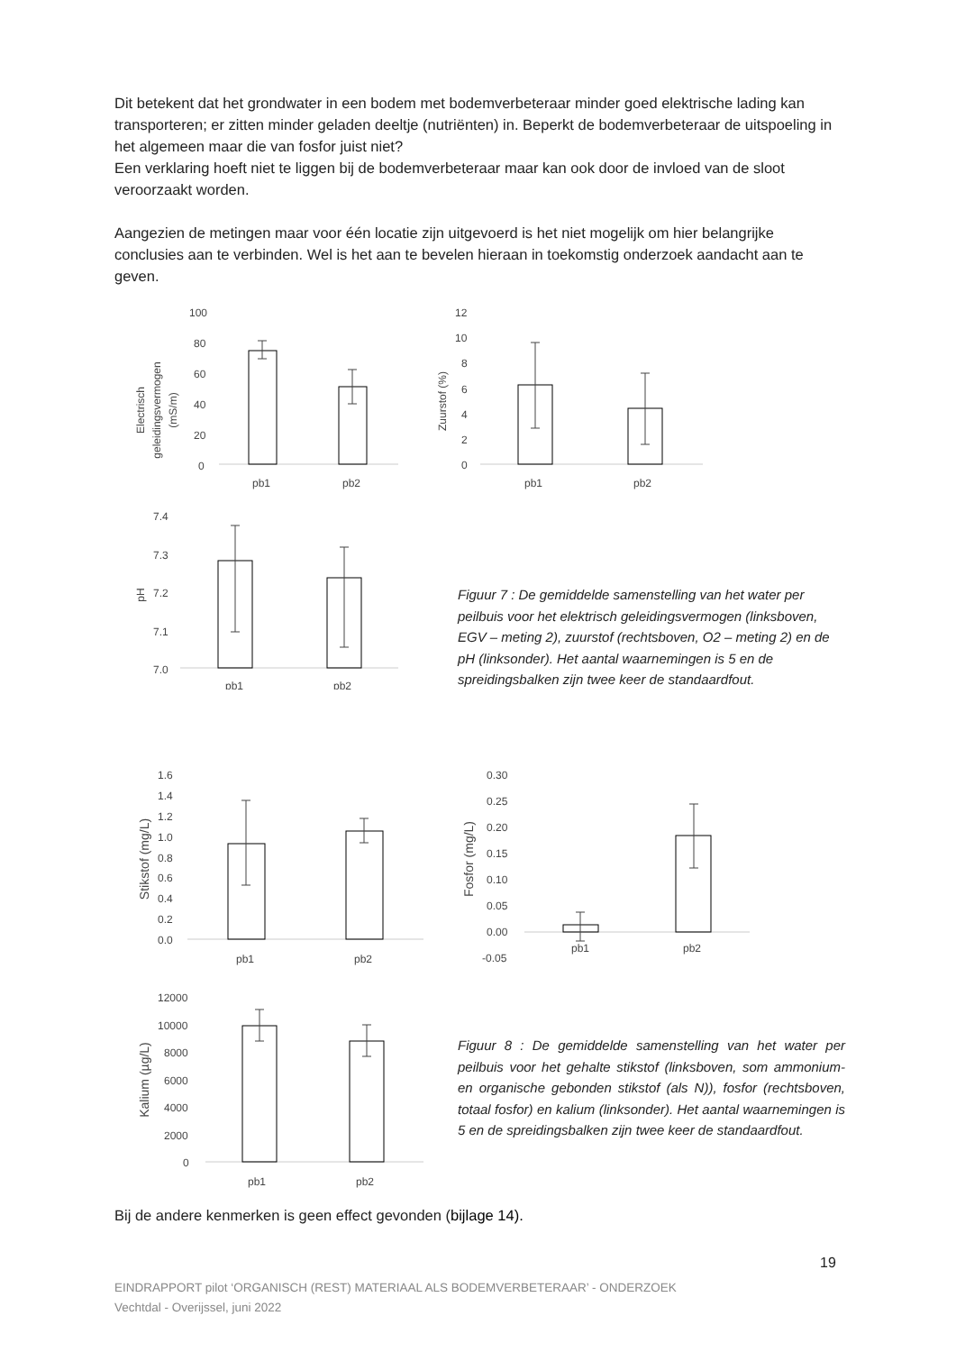Dit betekent dat het grondwater in een bodem met bodemverbeteraar minder goed elektrische lading kan transporteren; er zitten minder geladen deeltje (nutriënten) in. Beperkt de bodemverbeteraar de uitspoeling in het algemeen maar die van fosfor juist niet?
Een verklaring hoeft niet te liggen bij de bodemverbeteraar maar kan ook door de invloed van de sloot veroorzaakt worden.
Aangezien de metingen maar voor één locatie zijn uitgevoerd is het niet mogelijk om hier belangrijke conclusies aan te verbinden. Wel is het aan te bevelen hieraan in toekomstig onderzoek aandacht aan te geven.
100
80
60
40
20
0
Electrisch
geleidingsvermogen
(mS/m)
pb1
pb2
12
10
8
6
4
2
0
Zuurstof (%)
pb1
pb2
7.4
7.3
7.2
7.1
7.0
pH
pb1
pb2
Figuur 7 : De gemiddelde samenstelling van het water per peilbuis voor het elektrisch geleidingsvermogen (linksboven, EGV – meting 2), zuurstof (rechtsboven, O2 – meting 2) en de pH (linksonder). Het aantal waarnemingen is 5 en de spreidingsbalken zijn twee keer de standaardfout.
1.6
1.4
1.2
1.0
0.8
0.6
0.4
0.2
0.0
Stikstof (mg/L)
pb1
pb2
0.30
0.25
0.20
0.15
0.10
0.05
0.00
-0.05
Fosfor (mg/L)
pb1
pb2
12000
10000
8000
6000
4000
2000
0
Kalium (µg/L)
pb1
pb2
Figuur 8 : De gemiddelde samenstelling van het water per peilbuis voor het gehalte stikstof (linksboven, som ammonium- en organische gebonden stikstof (als N)), fosfor (rechtsboven, totaal fosfor) en kalium (linksonder). Het aantal waarnemingen is 5 en de spreidingsbalken zijn twee keer de standaardfout.
Bij de andere kenmerken is geen effect gevonden (bijlage 14).
19
EINDRAPPORT pilot ‘ORGANISCH (REST) MATERIAAL ALS BODEMVERBETERAAR’ - ONDERZOEK
Vechtdal - Overijssel, juni 2022